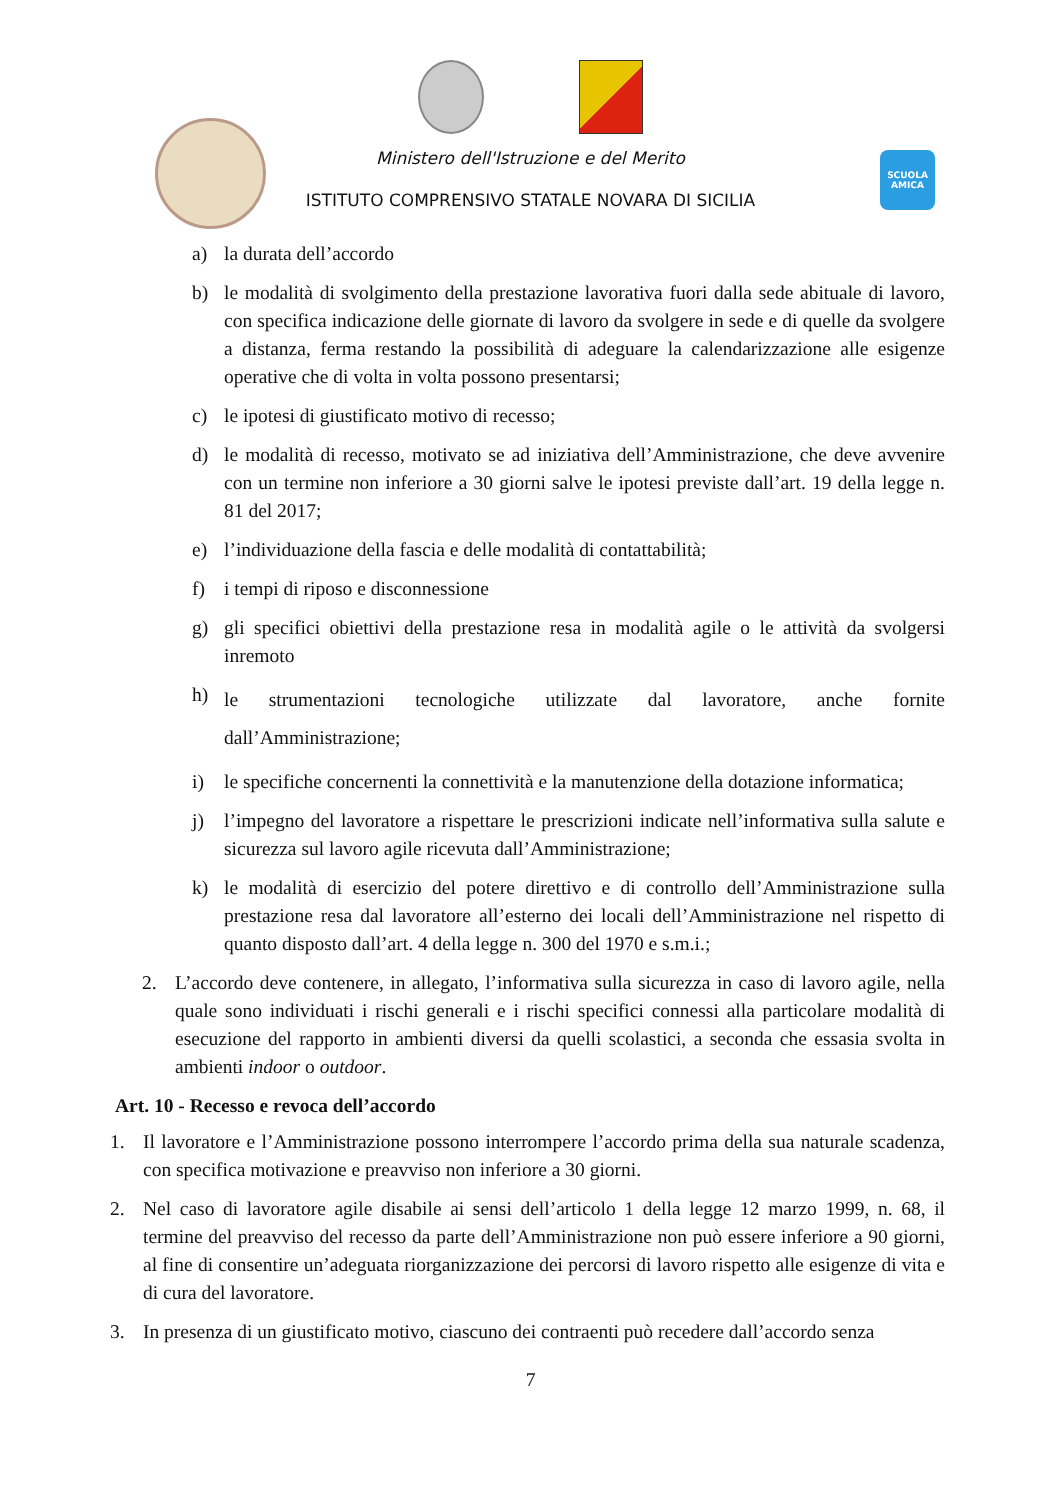SCUOLA AMICA
Ministero dell'Istruzione e del Merito
ISTITUTO COMPRENSIVO STATALE NOVARA DI SICILIA
a) la durata dell’accordo
b) le modalità di svolgimento della prestazione lavorativa fuori dalla sede abituale di lavoro, con specifica indicazione delle giornate di lavoro da svolgere in sede e di quelle da svolgere a distanza, ferma restando la possibilità di adeguare la calendarizzazione alle esigenze operative che di volta in volta possono presentarsi;
c) le ipotesi di giustificato motivo di recesso;
d) le modalità di recesso, motivato se ad iniziativa dell’Amministrazione, che deve avvenire con un termine non inferiore a 30 giorni salve le ipotesi previste dall’art. 19 della legge n. 81 del 2017;
e) l’individuazione della fascia e delle modalità di contattabilità;
f) i tempi di riposo e disconnessione
g) gli specifici obiettivi della prestazione resa in modalità agile o le attività da svolgersi inremoto
h) le strumentazioni tecnologiche utilizzate dal lavoratore, anche fornite dall’Amministrazione;
i) le specifiche concernenti la connettività e la manutenzione della dotazione informatica;
j) l’impegno del lavoratore a rispettare le prescrizioni indicate nell’informativa sulla salute e sicurezza sul lavoro agile ricevuta dall’Amministrazione;
k) le modalità di esercizio del potere direttivo e di controllo dell’Amministrazione sulla prestazione resa dal lavoratore all’esterno dei locali dell’Amministrazione nel rispetto di quanto disposto dall’art. 4 della legge n. 300 del 1970 e s.m.i.;
2. L’accordo deve contenere, in allegato, l’informativa sulla sicurezza in caso di lavoro agile, nella quale sono individuati i rischi generali e i rischi specifici connessi alla particolare modalità di esecuzione del rapporto in ambienti diversi da quelli scolastici, a seconda che essasia svolta in ambienti indoor o outdoor.
Art. 10 - Recesso e revoca dell’accordo
1. Il lavoratore e l’Amministrazione possono interrompere l’accordo prima della sua naturale scadenza, con specifica motivazione e preavviso non inferiore a 30 giorni.
2. Nel caso di lavoratore agile disabile ai sensi dell’articolo 1 della legge 12 marzo 1999, n. 68, il termine del preavviso del recesso da parte dell’Amministrazione non può essere inferiore a 90 giorni, al fine di consentire un’adeguata riorganizzazione dei percorsi di lavoro rispetto alle esigenze di vita e di cura del lavoratore.
3. In presenza di un giustificato motivo, ciascuno dei contraenti può recedere dall’accordo senza
7